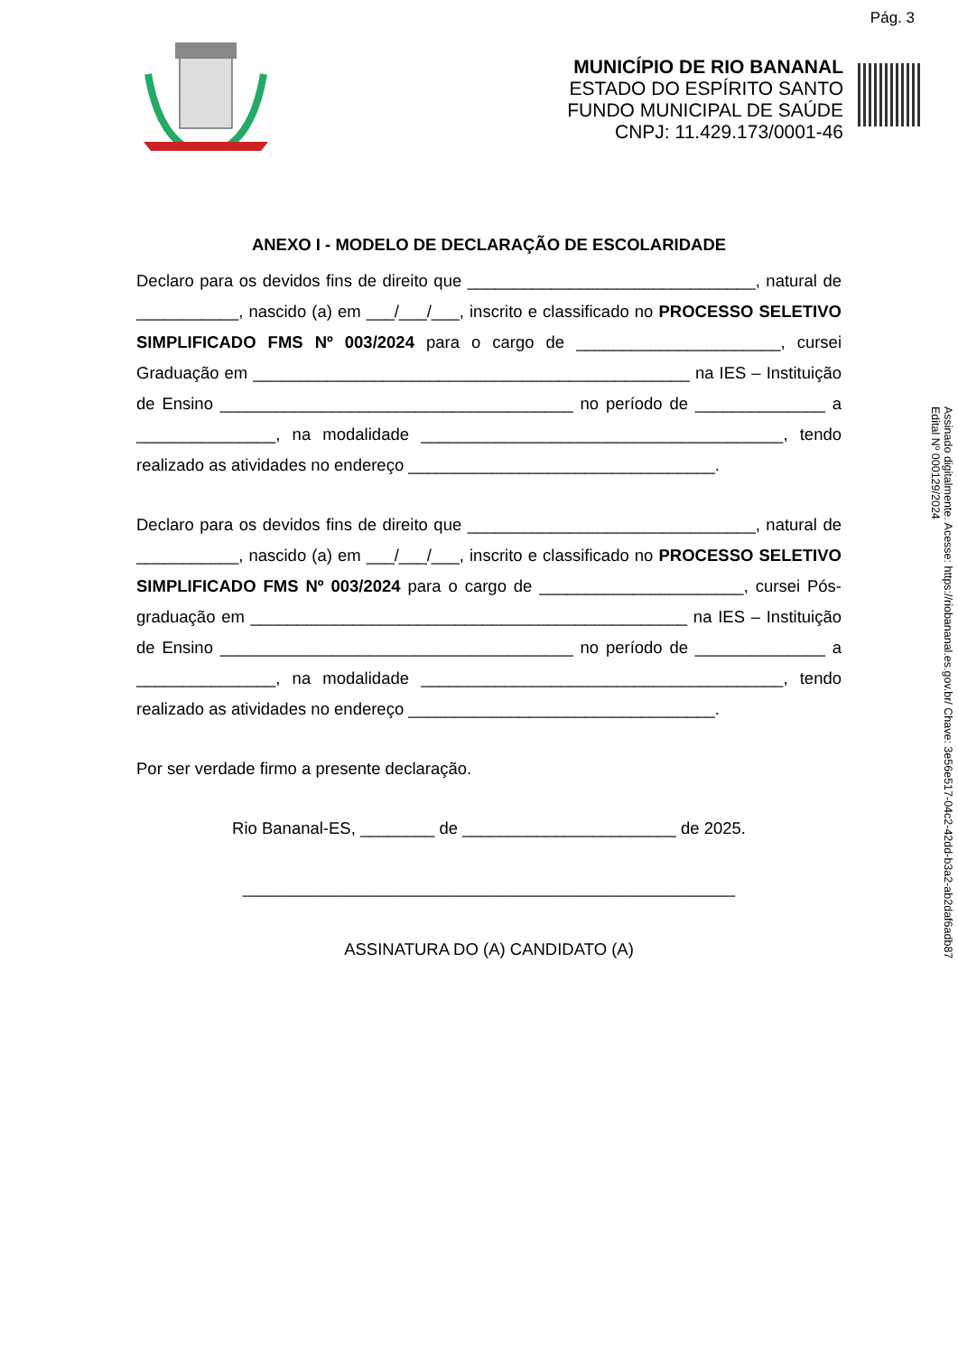Pág. 3
MUNICÍPIO DE RIO BANANAL
ESTADO DO ESPÍRITO SANTO
FUNDO MUNICIPAL DE SAÚDE
CNPJ: 11.429.173/0001-46
ANEXO I - MODELO DE DECLARAÇÃO DE ESCOLARIDADE
Declaro para os devidos fins de direito que _______________________________, natural de ___________, nascido (a) em ___/___/___, inscrito e classificado no PROCESSO SELETIVO SIMPLIFICADO FMS Nº 003/2024 para o cargo de ______________________, cursei Graduação em _______________________________________________ na IES – Instituição de Ensino ______________________________________ no período de ______________ a _______________, na modalidade _______________________________________, tendo realizado as atividades no endereço _________________________________.
Declaro para os devidos fins de direito que _______________________________, natural de ___________, nascido (a) em ___/___/___, inscrito e classificado no PROCESSO SELETIVO SIMPLIFICADO FMS Nº 003/2024 para o cargo de ______________________, cursei Pós-graduação em _______________________________________________ na IES – Instituição de Ensino ______________________________________ no período de ______________ a _______________, na modalidade _______________________________________, tendo realizado as atividades no endereço _________________________________.
Por ser verdade firmo a presente declaração.
Rio Bananal-ES, ________ de _______________________ de 2025.
_____________________________________________________
ASSINATURA DO (A) CANDIDATO (A)
Assinado digitalmente. Acesse: https://riobananal.es.gov.br/ Chave: 3e56e517-04c2-42dd-b3a2-ab2daf6adb87
Edital Nº 000129/2024